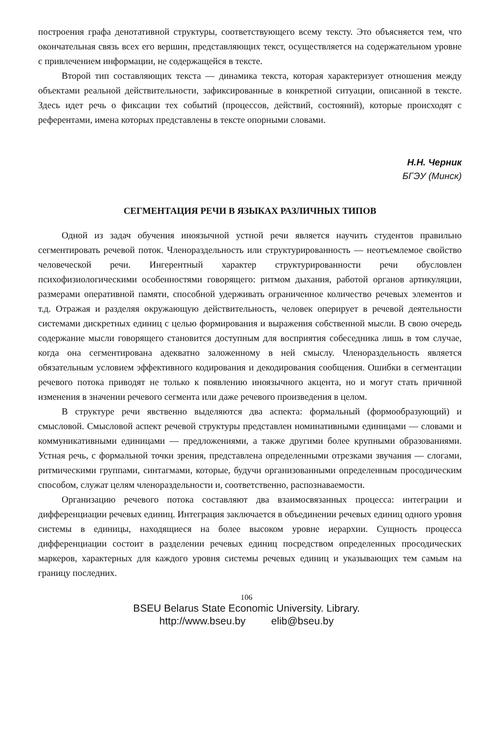построения графа денотативной структуры, соответствующего всему тексту. Это объясняется тем, что окончательная связь всех его вершин, представляющих текст, осуществляется на содержательном уровне с привлечением информации, не содержащейся в тексте.
Второй тип составляющих текста — динамика текста, которая характеризует отношения между объектами реальной действительности, зафиксированные в конкретной ситуации, описанной в тексте. Здесь идет речь о фиксации тех событий (процессов, действий, состояний), которые происходят с референтами, имена которых представлены в тексте опорными словами.
Н.Н. Черник
БГЭУ (Минск)
СЕГМЕНТАЦИЯ РЕЧИ В ЯЗЫКАХ РАЗЛИЧНЫХ ТИПОВ
Одной из задач обучения иноязычной устной речи является научить студентов правильно сегментировать речевой поток. Членораздельность или структурированность — неотъемлемое свойство человеческой речи. Ингерентный характер структурированности речи обусловлен психофизиологическими особенностями говорящего: ритмом дыхания, работой органов артикуляции, размерами оперативной памяти, способной удерживать ограниченное количество речевых элементов и т.д. Отражая и разделяя окружающую действительность, человек оперирует в речевой деятельности системами дискретных единиц с целью формирования и выражения собственной мысли. В свою очередь содержание мысли говорящего становится доступным для восприятия собеседника лишь в том случае, когда она сегментирована адекватно заложенному в ней смыслу. Членораздельность является обязательным условием эффективного кодирования и декодирования сообщения. Ошибки в сегментации речевого потока приводят не только к появлению иноязычного акцента, но и могут стать причиной изменения в значении речевого сегмента или даже речевого произведения в целом.
В структуре речи явственно выделяются два аспекта: формальный (формообразующий) и смысловой. Смысловой аспект речевой структуры представлен номинативными единицами — словами и коммуникативными единицами — предложениями, а также другими более крупными образованиями. Устная речь, с формальной точки зрения, представлена определенными отрезками звучания — слогами, ритмическими группами, синтагмами, которые, будучи организованными определенным просодическим способом, служат целям членораздельности и, соответственно, распознаваемости.
Организацию речевого потока составляют два взаимосвязанных процесса: интеграции и дифференциации речевых единиц. Интеграция заключается в объединении речевых единиц одного уровня системы в единицы, находящиеся на более высоком уровне иерархии. Сущность процесса дифференциации состоит в разделении речевых единиц посредством определенных просодических маркеров, характерных для каждого уровня системы речевых единиц и указывающих тем самым на границу последних.
106
BSEU Belarus State Economic University. Library.
http://www.bseu.by elib@bseu.by